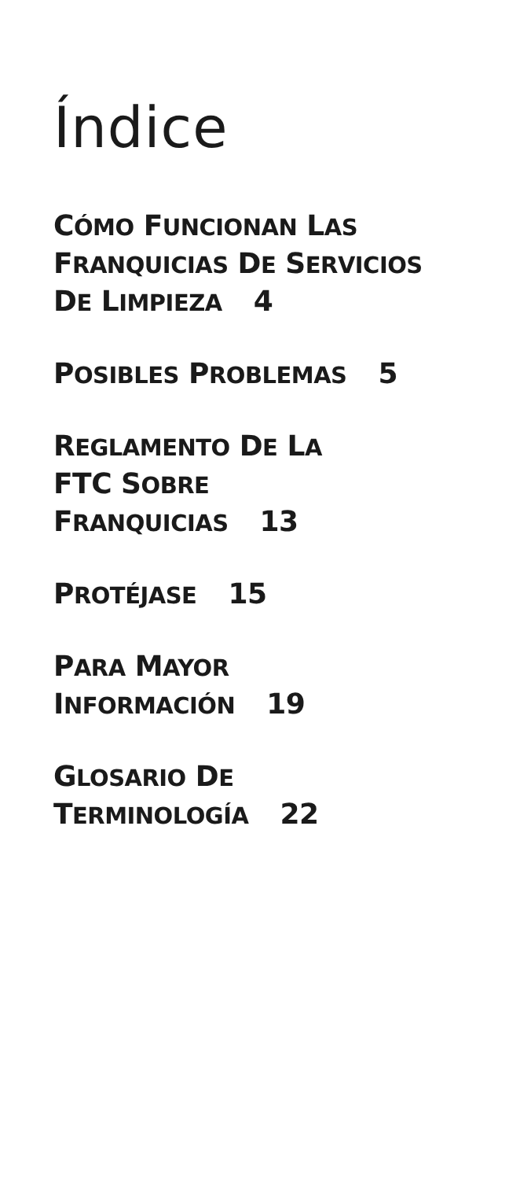Índice
CÓMO FUNCIONAN LAS
FRANQUICIAS DE SERVICIOS
DE LIMPIEZA 4
POSIBLES PROBLEMAS 5
REGLAMENTO DE LA
FTC SOBRE
FRANQUICIAS 13
PROTÉJASE 15
PARA MAYOR
INFORMACIÓN 19
GLOSARIO DE
TERMINOLOGÍA 22